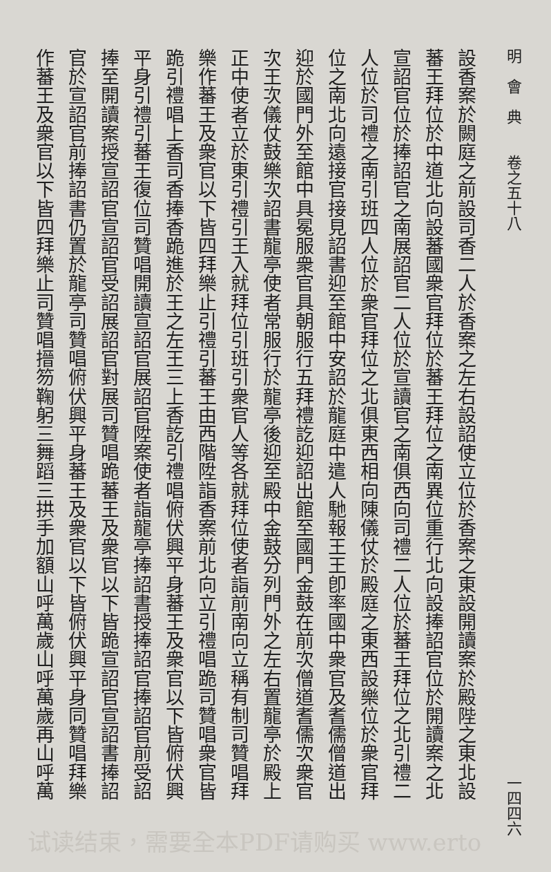明　會　典　　卷之五十八 一四四六
設香案於闕庭之前設司香二人於香案之左右設詔使立位於香案之東設開讀案於殿陛之東北設
蕃王拜位於中道北向設蕃國衆官拜位於蕃王拜位之南異位重行北向設捧詔官位於開讀案之北
宣詔官位於捧詔官之南展詔官二人位於宣讀官之南俱西向司禮二人位於蕃王拜位之北引禮二
人位於司禮之南引班四人位於衆官拜位之北俱東西相向陳儀仗於殿庭之東西設樂位於衆官拜
位之南北向遠接官接見詔書迎至館中安詔於龍庭中遣人馳報王王卽率國中衆官及耆儒僧道出
迎於國門外至館中具冕服衆官具朝服行五拜禮訖迎詔出館至國門金鼓在前次僧道耆儒次衆官
次王次儀仗鼓樂次詔書龍亭使者常服行於龍亭後迎至殿中金鼓分列門外之左右置龍亭於殿上
正中使者立於東引禮引王入就拜位引班引衆官人等各就拜位使者詣前南向立稱有制司贊唱拜
樂作蕃王及衆官以下皆四拜樂止引禮引蕃王由西階陞詣香案前北向立引禮唱跪司贊唱衆官皆
跪引禮唱上香司香捧香跪進於王之左王三上香訖引禮唱俯伏興平身蕃王及衆官以下皆俯伏興
平身引禮引蕃王復位司贊唱開讀宣詔官展詔官陞案使者詣龍亭捧詔書授捧詔官捧詔官前受詔
捧至開讀案授宣詔官宣詔官受詔展詔官對展司贊唱跪蕃王及衆官以下皆跪宣詔官宣詔書捧詔
官於宣詔官前捧詔書仍置於龍亭司贊唱俯伏興平身蕃王及衆官以下皆俯伏興平身同贊唱拜樂
作蕃王及衆官以下皆四拜樂止司贊唱搢笏鞠躬三舞蹈三拱手加額山呼萬歲山呼萬歲再山呼萬
试读结束，需要全本PDF请购买 www.erto